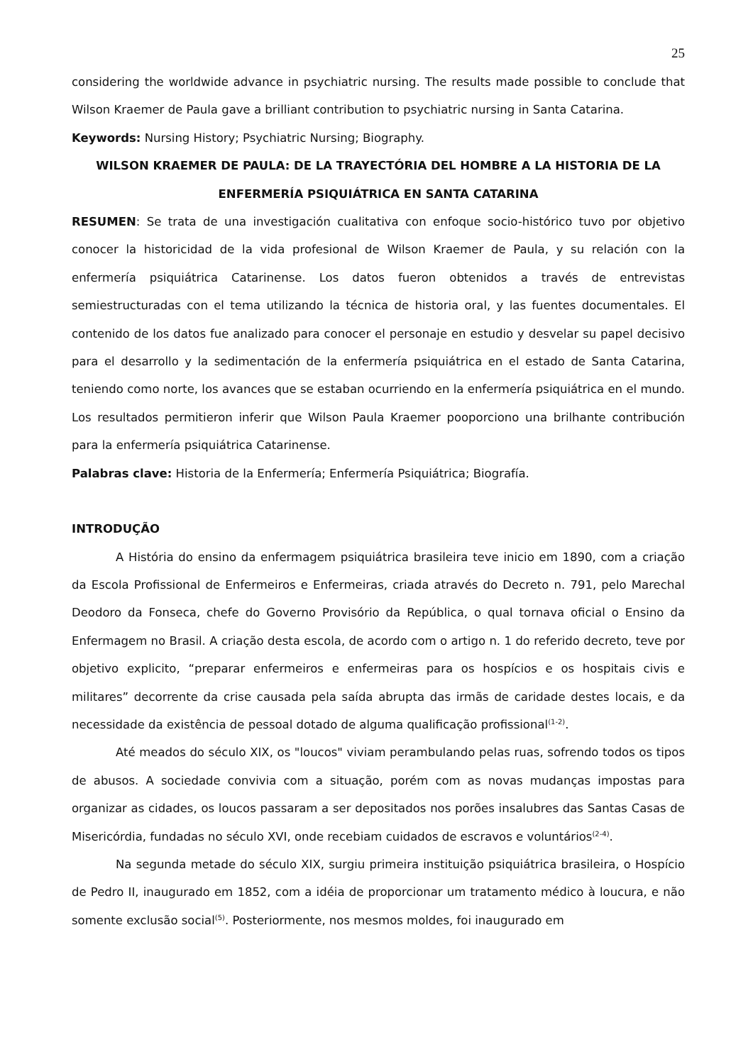25
considering the worldwide advance in psychiatric nursing. The results made possible to conclude that Wilson Kraemer de Paula gave a brilliant contribution to psychiatric nursing in Santa Catarina.
Keywords: Nursing History; Psychiatric Nursing; Biography.
WILSON KRAEMER DE PAULA: DE LA TRAYECTÓRIA DEL HOMBRE A LA HISTORIA DE LA ENFERMERÍA PSIQUIÁTRICA EN SANTA CATARINA
RESUMEN: Se trata de una investigación cualitativa con enfoque socio-histórico tuvo por objetivo conocer la historicidad de la vida profesional de Wilson Kraemer de Paula, y su relación con la enfermería psiquiátrica Catarinense. Los datos fueron obtenidos a través de entrevistas semiestructuradas con el tema utilizando la técnica de historia oral, y las fuentes documentales. El contenido de los datos fue analizado para conocer el personaje en estudio y desvelar su papel decisivo para el desarrollo y la sedimentación de la enfermería psiquiátrica en el estado de Santa Catarina, teniendo como norte, los avances que se estaban ocurriendo en la enfermería psiquiátrica en el mundo. Los resultados permitieron inferir que Wilson Paula Kraemer pooporciono una brilhante contribución para la enfermería psiquiátrica Catarinense.
Palabras clave: Historia de la Enfermería; Enfermería Psiquiátrica; Biografía.
INTRODUÇÃO
A História do ensino da enfermagem psiquiátrica brasileira teve inicio em 1890, com a criação da Escola Profissional de Enfermeiros e Enfermeiras, criada através do Decreto n. 791, pelo Marechal Deodoro da Fonseca, chefe do Governo Provisório da República, o qual tornava oficial o Ensino da Enfermagem no Brasil. A criação desta escola, de acordo com o artigo n. 1 do referido decreto, teve por objetivo explicito, “preparar enfermeiros e enfermeiras para os hospícios e os hospitais civis e militares” decorrente da crise causada pela saída abrupta das irmãs de caridade destes locais, e da necessidade da existência de pessoal dotado de alguma qualificação profissional<sup>(1-2)</sup>.
Até meados do século XIX, os "loucos" viviam perambulando pelas ruas, sofrendo todos os tipos de abusos. A sociedade convivia com a situação, porém com as novas mudanças impostas para organizar as cidades, os loucos passaram a ser depositados nos porões insalubres das Santas Casas de Misericórdia, fundadas no século XVI, onde recebiam cuidados de escravos e voluntários<sup>(2-4)</sup>.
Na segunda metade do século XIX, surgiu primeira instituição psiquiátrica brasileira, o Hospício de Pedro II, inaugurado em 1852, com a idéia de proporcionar um tratamento médico à loucura, e não somente exclusão social<sup>(5)</sup>. Posteriormente, nos mesmos moldes, foi inaugurado em